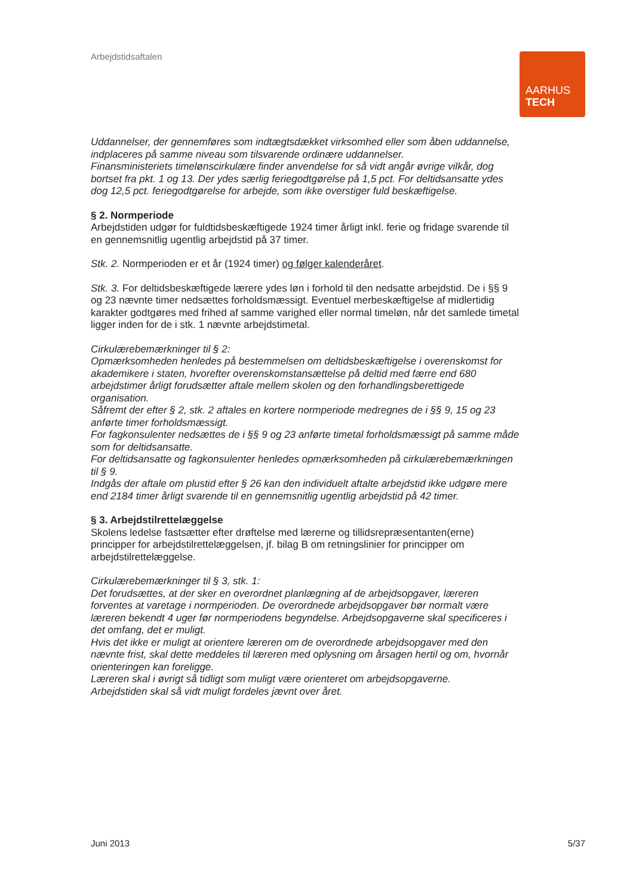Arbejdstidsaftalen
AARHUS
TECH
Uddannelser, der gennemføres som indtægtsdækket virksomhed eller som åben uddannelse, indplaceres på samme niveau som tilsvarende ordinære uddannelser.
Finansministeriets timelønscirkulære finder anvendelse for så vidt angår øvrige vilkår, dog bortset fra pkt. 1 og 13. Der ydes særlig feriegodtgørelse på 1,5 pct. For deltidsansatte ydes dog 12,5 pct. feriegodtgørelse for arbejde, som ikke overstiger fuld beskæftigelse.
§ 2. Normperiode
Arbejdstiden udgør for fuldtidsbeskæftigede 1924 timer årligt inkl. ferie og fridage svarende til en gennemsnitlig ugentlig arbejdstid på 37 timer.
Stk. 2. Normperioden er et år (1924 timer) og følger kalenderåret.
Stk. 3. For deltidsbeskæftigede lærere ydes løn i forhold til den nedsatte arbejdstid. De i §§ 9 og 23 nævnte timer nedsættes forholdsmæssigt. Eventuel merbeskæftigelse af midlertidig karakter godtgøres med frihed af samme varighed eller normal timeløn, når det samlede timetal ligger inden for de i stk. 1 nævnte arbejdstimetal.
Cirkulærebemærkninger til § 2:
Opmærksomheden henledes på bestemmelsen om deltidsbeskæftigelse i overenskomst for akademikere i staten, hvorefter overenskomstansættelse på deltid med færre end 680 arbejdstimer årligt forudsætter aftale mellem skolen og den forhandlingsberettigede organisation.
Såfremt der efter § 2, stk. 2 aftales en kortere normperiode medregnes de i §§ 9, 15 og 23 anførte timer forholdsmæssigt.
For fagkonsulenter nedsættes de i §§ 9 og 23 anførte timetal forholdsmæssigt på samme måde som for deltidsansatte.
For deltidsansatte og fagkonsulenter henledes opmærksomheden på cirkulærebemærkningen til § 9.
Indgås der aftale om plustid efter § 26 kan den individuelt aftalte arbejdstid ikke udgøre mere end 2184 timer årligt svarende til en gennemsnitlig ugentlig arbejdstid på 42 timer.
§ 3. Arbejdstilrettelæggelse
Skolens ledelse fastsætter efter drøftelse med lærerne og tillidsrepræsentanten(erne) principper for arbejdstilrettelæggelsen, jf. bilag B om retningslinier for principper om arbejdstilrettelæggelse.
Cirkulærebemærkninger til § 3, stk. 1:
Det forudsættes, at der sker en overordnet planlægning af de arbejdsopgaver, læreren forventes at varetage i normperioden. De overordnede arbejdsopgaver bør normalt være læreren bekendt 4 uger før normperiodens begyndelse. Arbejdsopgaverne skal specificeres i det omfang, det er muligt.
Hvis det ikke er muligt at orientere læreren om de overordnede arbejdsopgaver med den nævnte frist, skal dette meddeles til læreren med oplysning om årsagen hertil og om, hvornår orienteringen kan foreligge.
Læreren skal i øvrigt så tidligt som muligt være orienteret om arbejdsopgaverne.
Arbejdstiden skal så vidt muligt fordeles jævnt over året.
Juni 2013 5/37